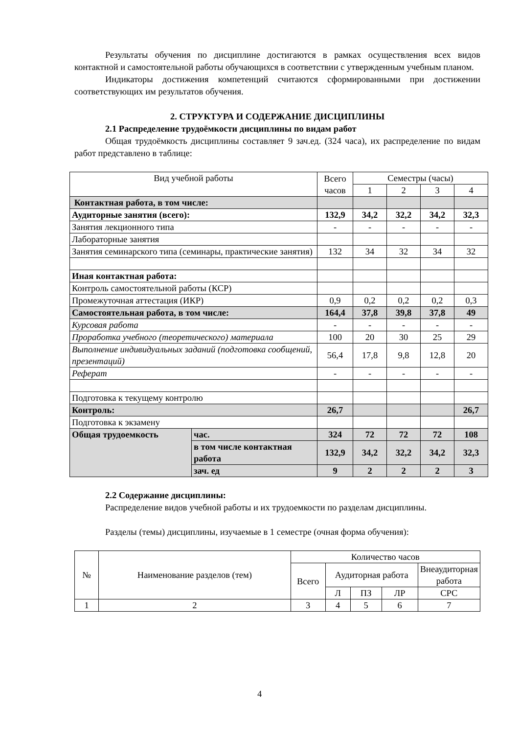Результаты обучения по дисциплине достигаются в рамках осуществления всех видов контактной и самостоятельной работы обучающихся в соответствии с утвержденным учебным планом.
Индикаторы достижения компетенций считаются сформированными при достижении соответствующих им результатов обучения.
2. СТРУКТУРА И СОДЕРЖАНИЕ ДИСЦИПЛИНЫ
2.1 Распределение трудоёмкости дисциплины по видам работ
Общая трудоёмкость дисциплины составляет 9 зач.ед. (324 часа), их распределение по видам работ представлено в таблице:
| Вид учебной работы | | Всего часов | Семестры (часы) | | | |
| --- | --- | --- | --- | --- | --- | --- |
| | | | 1 | 2 | 3 | 4 |
| Контактная работа, в том числе: | | | | | | |
| Аудиторные занятия (всего): | | 132,9 | 34,2 | 32,2 | 34,2 | 32,3 |
| Занятия лекционного типа | | - | - | - | - | - |
| Лабораторные занятия | | | | | | |
| Занятия семинарского типа (семинары, практические занятия) | | 132 | 34 | 32 | 34 | 32 |
| Иная контактная работа: | | | | | | |
| Контроль самостоятельной работы (КСР) | | | | | | |
| Промежуточная аттестация (ИКР) | | 0,9 | 0,2 | 0,2 | 0,2 | 0,3 |
| Самостоятельная работа, в том числе: | | 164,4 | 37,8 | 39,8 | 37,8 | 49 |
| Курсовая работа | | - | - | - | - | - |
| Проработка учебного (теоретического) материала | | 100 | 20 | 30 | 25 | 29 |
| Выполнение индивидуальных заданий (подготовка сообщений, презентаций) | | 56,4 | 17,8 | 9,8 | 12,8 | 20 |
| Реферат | | - | - | - | - | - |
| Подготовка к текущему контролю | | | | | | |
| Контроль: | | 26,7 | | | | 26,7 |
| Подготовка к экзамену | | | | | | |
| Общая трудоемкость | час. | 324 | 72 | 72 | 72 | 108 |
| | в том числе контактная работа | 132,9 | 34,2 | 32,2 | 34,2 | 32,3 |
| | зач. ед | 9 | 2 | 2 | 2 | 3 |
2.2 Содержание дисциплины:
Распределение видов учебной работы и их трудоемкости по разделам дисциплины.
Разделы (темы) дисциплины, изучаемые в 1 семестре (очная форма обучения):
| № | Наименование разделов (тем) | Количество часов | | | | |
| | | Всего | Аудиторная работа | | | Внеаудиторная работа |
| | | | Л | ПЗ | ЛР | СРС |
| 1 | 2 | 3 | 4 | 5 | 6 | 7 |
4